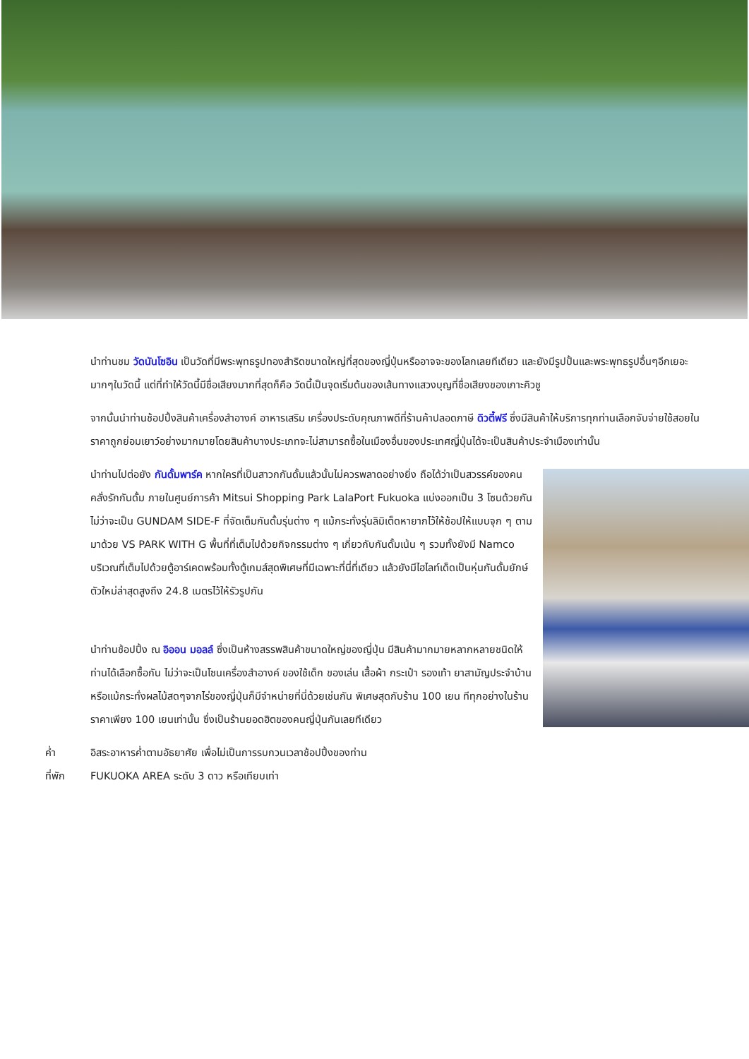นำท่านชม วัดนันโซอิน เป็นวัดที่มีพระพุทธรูปทองสำริดขนาดใหญ่ที่สุดของญี่ปุ่นหรืออาจจะของโลกเลยทีเดียว และยังมีรูปปั้นและพระพุทธรูปอื่นๆอีกเยอะมากๆในวัดนี้ แต่ที่ทำให้วัดนี้มีชื่อเสียงมากที่สุดก็คือ วัดนี้เป็นจุดเริ่มต้นของเส้นทางแสวงบุญที่ชื่อเสียงของเกาะคิวชู
จากนั้นนำท่านช้อปปิ้งสินค้าเครื่องสำอางค์ อาหารเสริม เครื่องประดับคุณภาพดีที่ร้านค้าปลอดภาษี ดิวตี้ฟรี ซึ่งมีสินค้าให้บริการทุกท่านเลือกจับจ่ายใช้สอยในราคาถูกย่อมเยาว์อย่างมากมายโดยสินค้าบางประเภทจะไม่สามารถซื้อในเมืองอื่นของประเทศญี่ปุ่นได้จะเป็นสินค้าประจำเมืองเท่านั้น
นำท่านไปต่อยัง กันดั้มพาร์ค หากใครที่เป็นสาวกกันดั้มแล้วนั้นไม่ควรพลาดอย่างยิ่ง ถือได้ว่าเป็นสวรรค์ของคนคลั่งรักกันดั้ม ภายในศูนย์การค้า Mitsui Shopping Park LalaPort Fukuoka แบ่งออกเป็น 3 โซนด้วยกัน ไม่ว่าจะเป็น GUNDAM SIDE-F ที่จัดเต็มกันดั้มรุ่นต่าง ๆ แม้กระทั่งรุ่นลิมิเต็ดหายากไว้ให้ช้อปให้แบบจุก ๆ ตามมาด้วย VS PARK WITH G พื้นที่ที่เต็มไปด้วยกิจกรรมต่าง ๆ เกี่ยวกับกันดั้มเน้น ๆ รวมทั้งยังมี Namco บริเวณที่เต็มไปด้วยตู้อาร์เคดพร้อมทั้งตู้เกมส์สุดพิเศษที่มีเฉพาะที่นี่ที่เดียว แล้วยังมีไฮไลท์เด็ดเป็นหุ่นกันดั้มยักษ์ตัวใหม่ล่าสุดสูงถึง 24.8 เมตรไว้ให้รัวรูปกัน
นำท่านช้อปปิ้ง ณ อิออน มอลล์ ซึ่งเป็นห้างสรรพสินค้าขนาดใหญ่ของญี่ปุ่น มีสินค้ามากมายหลากหลายชนิดให้ท่านได้เลือกซื้อกัน ไม่ว่าจะเป็นโซนเครื่องสำอางค์ ของใช้เด็ก ของเล่น เสื้อผ้า กระเป๋า รองเท้า ยาสามัญประจำบ้านหรือแม้กระทั่งผลไม้สดๆจากไร่ของญี่ปุ่นก็มีจำหน่ายที่นี่ด้วยเช่นกัน พิเศษสุดกับร้าน 100 เยน ทีทุกอย่างในร้านราคาเพียง 100 เยนเท่านั้น ซึ่งเป็นร้านยอดฮิตของคนญี่ปุ่นกันเลยทีเดียว
ค่ำ อิสระอาหารค่ำตามอัธยาศัย เพื่อไม่เป็นการรบกวนเวลาช้อปปิ้งของท่าน
ที่พัก FUKUOKA AREA ระดับ 3 ดาว หรือเทียบเท่า